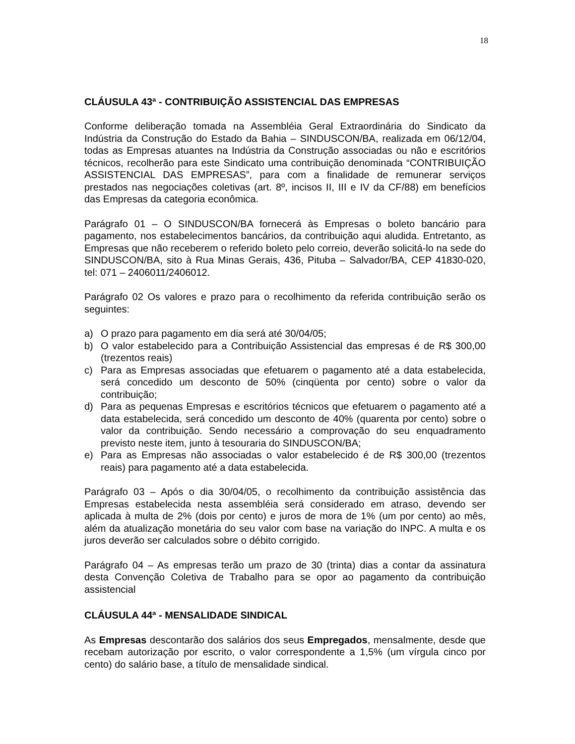18
CLÁUSULA 43ª - CONTRIBUIÇÃO ASSISTENCIAL DAS EMPRESAS
Conforme deliberação tomada na Assembléia Geral Extraordinária do Sindicato da Indústria da Construção do Estado da Bahia – SINDUSCON/BA, realizada em 06/12/04, todas as Empresas atuantes na Indústria da Construção associadas ou não e escritórios técnicos, recolherão para este Sindicato uma contribuição denominada “CONTRIBUIÇÃO ASSISTENCIAL DAS EMPRESAS”, para com a finalidade de remunerar serviços prestados nas negociações coletivas (art. 8º, incisos II, III e IV da CF/88) em benefícios das Empresas da categoria econômica.
Parágrafo 01 – O SINDUSCON/BA fornecerá às Empresas o boleto bancário para pagamento, nos estabelecimentos bancários, da contribuição aqui aludida. Entretanto, as Empresas que não receberem o referido boleto pelo correio, deverão solicitá-lo na sede do SINDUSCON/BA, sito à Rua Minas Gerais, 436, Pituba – Salvador/BA, CEP 41830-020, tel: 071 – 2406011/2406012.
Parágrafo 02 Os valores e prazo para o recolhimento da referida contribuição serão os seguintes:
a) O prazo para pagamento em dia será até 30/04/05;
b) O valor estabelecido para a Contribuição Assistencial das empresas é de R$ 300,00 (trezentos reais)
c) Para as Empresas associadas que efetuarem o pagamento até a data estabelecida, será concedido um desconto de 50% (cinqüenta por cento) sobre o valor da contribuição;
d) Para as pequenas Empresas e escritórios técnicos que efetuarem o pagamento até a data estabelecida, será concedido um desconto de 40% (quarenta por cento) sobre o valor da contribuição. Sendo necessário a comprovação do seu enquadramento previsto neste item, junto à tesouraria do SINDUSCON/BA;
e) Para as Empresas não associadas o valor estabelecido é de R$ 300,00 (trezentos reais) para pagamento até a data estabelecida.
Parágrafo 03 – Após o dia 30/04/05, o recolhimento da contribuição assistência das Empresas estabelecida nesta assembléia será considerado em atraso, devendo ser aplicada à multa de 2% (dois por cento) e juros de mora de 1% (um por cento) ao mês, além da atualização monetária do seu valor com base na variação do INPC. A multa e os juros deverão ser calculados sobre o débito corrigido.
Parágrafo 04 – As empresas terão um prazo de 30 (trinta) dias a contar da assinatura desta Convenção Coletiva de Trabalho para se opor ao pagamento da contribuição assistencial
CLÁUSULA 44ª - MENSALIDADE SINDICAL
As Empresas descontarão dos salários dos seus Empregados, mensalmente, desde que recebam autorização por escrito, o valor correspondente a 1,5% (um vírgula cinco por cento) do salário base, a título de mensalidade sindical.